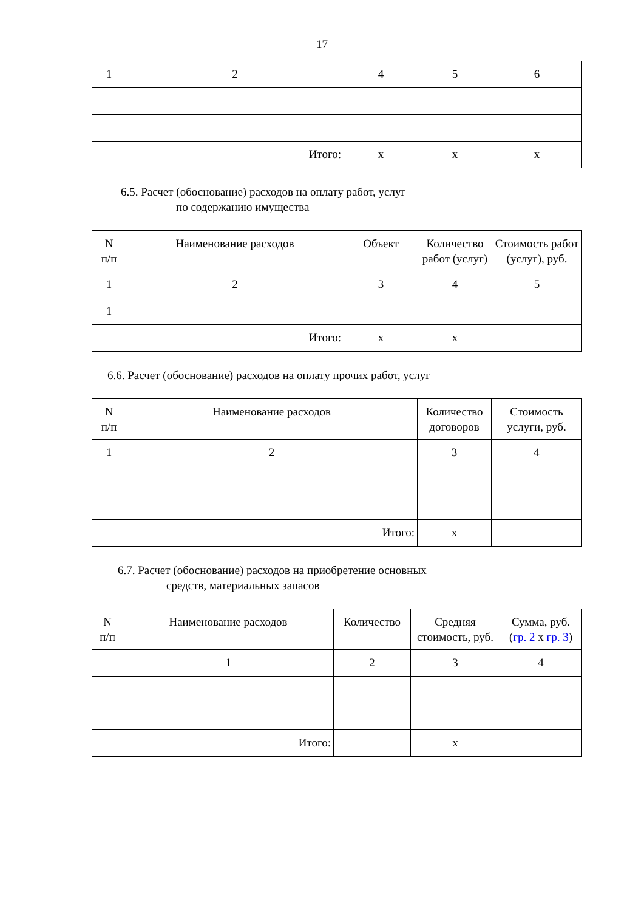17
| 1 | 2 | 4 | 5 | 6 |
| | Итого: | x | x | x |
6.5. Расчет (обоснование) расходов на оплату работ, услуг
по содержанию имущества
| N п/п | Наименование расходов | Объект | Количество работ (услуг) | Стоимость работ (услуг), руб. |
| --- | --- | --- | --- | --- |
| 1 | 2 | 3 | 4 | 5 |
| 1 | | | | |
| | Итого: | x | x | |
6.6. Расчет (обоснование) расходов на оплату прочих работ, услуг
| N п/п | Наименование расходов | Количество договоров | Стоимость услуги, руб. |
| --- | --- | --- | --- |
| 1 | 2 | 3 | 4 |
| | Итого: | x | |
6.7. Расчет (обоснование) расходов на приобретение основных
средств, материальных запасов
| N п/п | Наименование расходов | Количество | Средняя стоимость, руб. | Сумма, руб. ( гр. 2 x гр. 3 ) |
| --- | --- | --- | --- | --- |
| | 1 | 2 | 3 | 4 |
| | Итого: | | x | |